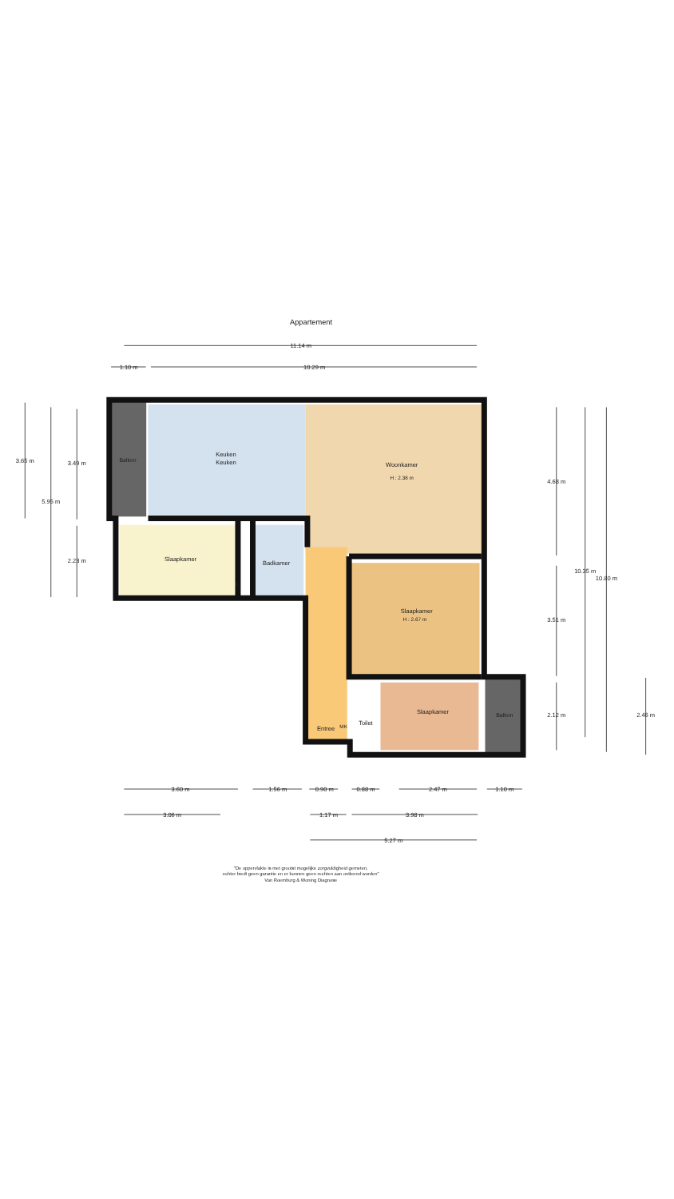Appartement
Balkon
Keuken
Keuken
Woonkamer
H : 2.38 m
Slaapkamer
K
Badkamer
Slaapkamer
H : 2.67 m
Toilet
MK
Entree
Slaapkamer
Balkon
11.14 m
1.10 m
10.29 m
3.65 m
3.49 m
5.95 m
2.23 m
4.68 m
10.35 m
10.80 m
3.51 m
2.12 m
2.46 m
3.60 m
1.56 m
0.90 m
0.88 m
2.47 m
1.10 m
3.06 m
1.17 m
3.98 m
5.27 m
"De oppervlakte is met grootst mogelijke zorgvuldigheid gemeten,
echter biedt geen garantie en er kunnen geen rechten aan ontleend worden"
Van Roemburg & Woning Diagnose